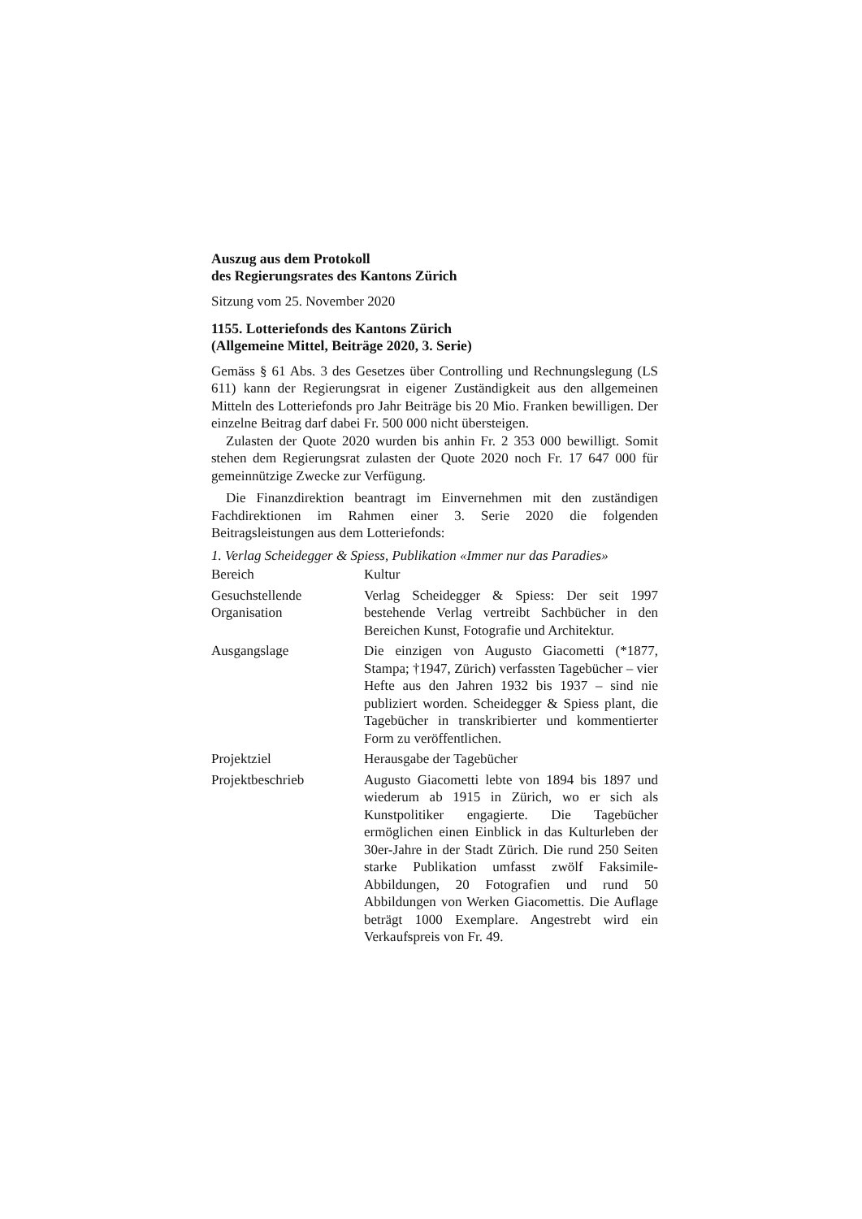Auszug aus dem Protokoll
des Regierungsrates des Kantons Zürich
Sitzung vom 25. November 2020
1155. Lotteriefonds des Kantons Zürich
(Allgemeine Mittel, Beiträge 2020, 3. Serie)
Gemäss § 61 Abs. 3 des Gesetzes über Controlling und Rechnungslegung (LS 611) kann der Regierungsrat in eigener Zuständigkeit aus den allgemeinen Mitteln des Lotteriefonds pro Jahr Beiträge bis 20 Mio. Franken bewilligen. Der einzelne Beitrag darf dabei Fr. 500 000 nicht übersteigen.
Zulasten der Quote 2020 wurden bis anhin Fr. 2 353 000 bewilligt. Somit stehen dem Regierungsrat zulasten der Quote 2020 noch Fr. 17 647 000 für gemeinnützige Zwecke zur Verfügung.
Die Finanzdirektion beantragt im Einvernehmen mit den zuständigen Fachdirektionen im Rahmen einer 3. Serie 2020 die folgenden Beitragsleistungen aus dem Lotteriefonds:
1. Verlag Scheidegger & Spiess, Publikation «Immer nur das Paradies»
| Bereich | Kultur |
| Gesuchstellende Organisation | Verlag Scheidegger & Spiess: Der seit 1997 bestehende Verlag vertreibt Sachbücher in den Bereichen Kunst, Fotografie und Architektur. |
| Ausgangslage | Die einzigen von Augusto Giacometti (*1877, Stampa; †1947, Zürich) verfassten Tagebücher – vier Hefte aus den Jahren 1932 bis 1937 – sind nie publiziert worden. Scheidegger & Spiess plant, die Tagebücher in transkribierter und kommentierter Form zu veröffentlichen. |
| Projektziel | Herausgabe der Tagebücher |
| Projektbeschrieb | Augusto Giacometti lebte von 1894 bis 1897 und wiederum ab 1915 in Zürich, wo er sich als Kunstpolitiker engagierte. Die Tagebücher ermöglichen einen Einblick in das Kulturleben der 30er-Jahre in der Stadt Zürich. Die rund 250 Seiten starke Publikation umfasst zwölf Faksimile-Abbildungen, 20 Fotografien und rund 50 Abbildungen von Werken Giacomettis. Die Auflage beträgt 1000 Exemplare. Angestrebt wird ein Verkaufspreis von Fr. 49. |